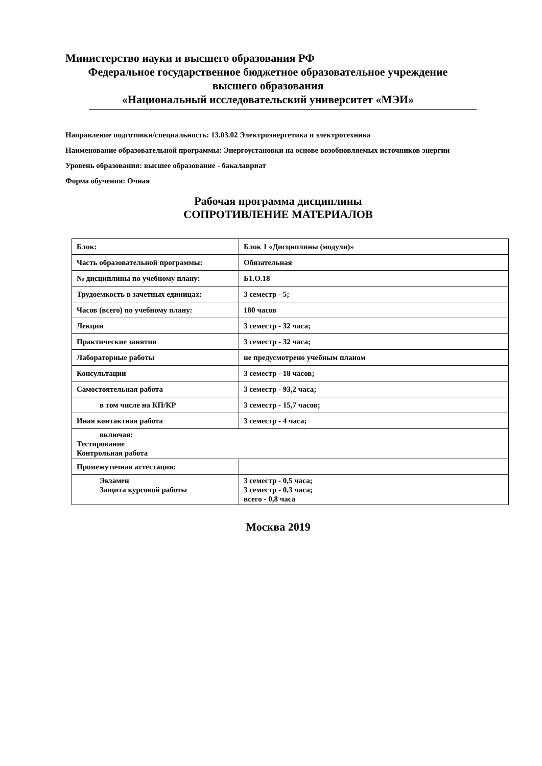Министерство науки и высшего образования РФ
Федеральное государственное бюджетное образовательное учреждение
высшего образования
«Национальный исследовательский университет «МЭИ»
Направление подготовки/специальность: 13.03.02 Электроэнергетика и электротехника
Наименование образовательной программы: Энергоустановки на основе возобновляемых источников энергии
Уровень образования: высшее образование - бакалавриат
Форма обучения: Очная
Рабочая программа дисциплины
СОПРОТИВЛЕНИЕ МАТЕРИАЛОВ
| Блок: | Блок 1 «Дисциплины (модули)» |
| Часть образовательной программы: | Обязательная |
| № дисциплины по учебному плану: | Б1.О.18 |
| Трудоемкость в зачетных единицах: | 3 семестр - 5; |
| Часов (всего) по учебному плану: | 180 часов |
| Лекции | 3 семестр - 32 часа; |
| Практические занятия | 3 семестр - 32 часа; |
| Лабораторные работы | не предусмотрено учебным планом |
| Консультации | 3 семестр - 18 часов; |
| Самостоятельная работа | 3 семестр - 93,2 часа; |
| в том числе на КП/КР | 3 семестр - 15,7 часов; |
| Иная контактная работа | 3 семестр - 4 часа; |
| включая: Тестирование Контрольная работа | |
| Промежуточная аттестация: | |
| Экзамен Защита курсовой работы | 3 семестр - 0,5 часа; 3 семестр - 0,3 часа; всего - 0,8 часа |
Москва 2019